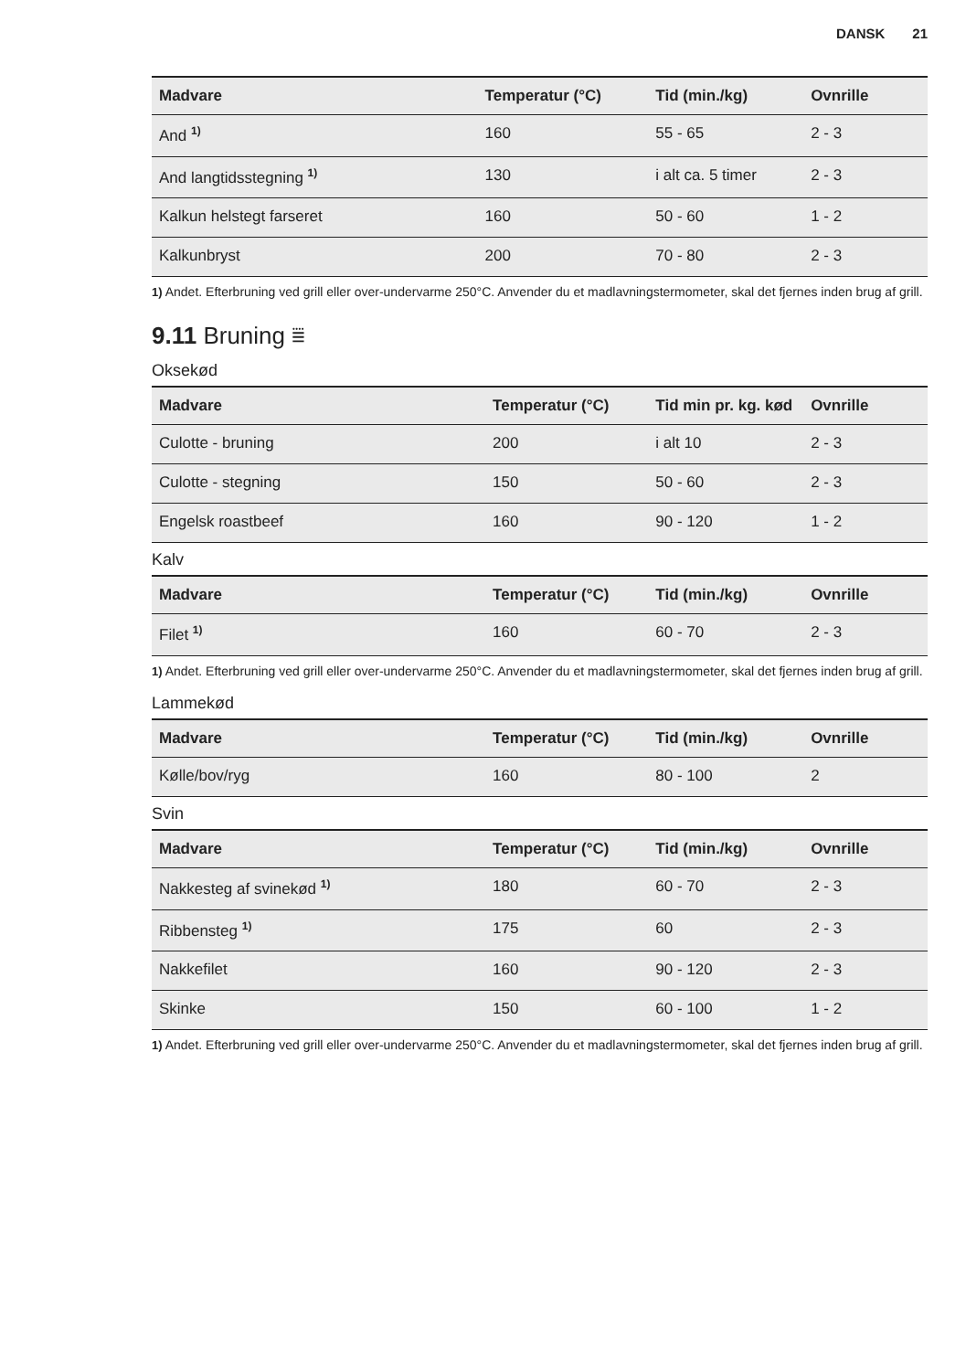DANSK 21
| Madvare | Temperatur (°C) | Tid (min./kg) | Ovnrille |
| --- | --- | --- | --- |
| And <sup>1)</sup> | 160 | 55 - 65 | 2 - 3 |
| And langtidsstegning <sup>1)</sup> | 130 | i alt ca. 5 timer | 2 - 3 |
| Kalkun helstegt farseret | 160 | 50 - 60 | 1 - 2 |
| Kalkunbryst | 200 | 70 - 80 | 2 - 3 |
1) Andet. Efterbruning ved grill eller over-undervarme 250°C. Anvender du et madlavningstermometer, skal det fjernes inden brug af grill.
9.11 Bruning ⩸
Oksekød
| Madvare | Temperatur (°C) | Tid min pr. kg. kød | Ovnrille |
| --- | --- | --- | --- |
| Culotte - bruning | 200 | i alt 10 | 2 - 3 |
| Culotte - stegning | 150 | 50 - 60 | 2 - 3 |
| Engelsk roastbeef | 160 | 90 - 120 | 1 - 2 |
Kalv
| Madvare | Temperatur (°C) | Tid (min./kg) | Ovnrille |
| --- | --- | --- | --- |
| Filet <sup>1)</sup> | 160 | 60 - 70 | 2 - 3 |
1) Andet. Efterbruning ved grill eller over-undervarme 250°C. Anvender du et madlavningstermometer, skal det fjernes inden brug af grill.
Lammekød
| Madvare | Temperatur (°C) | Tid (min./kg) | Ovnrille |
| --- | --- | --- | --- |
| Kølle/bov/ryg | 160 | 80 - 100 | 2 |
Svin
| Madvare | Temperatur (°C) | Tid (min./kg) | Ovnrille |
| --- | --- | --- | --- |
| Nakkesteg af svinekød <sup>1)</sup> | 180 | 60 - 70 | 2 - 3 |
| Ribbensteg <sup>1)</sup> | 175 | 60 | 2 - 3 |
| Nakkefilet | 160 | 90 - 120 | 2 - 3 |
| Skinke | 150 | 60 - 100 | 1 - 2 |
1) Andet. Efterbruning ved grill eller over-undervarme 250°C. Anvender du et madlavningstermometer, skal det fjernes inden brug af grill.